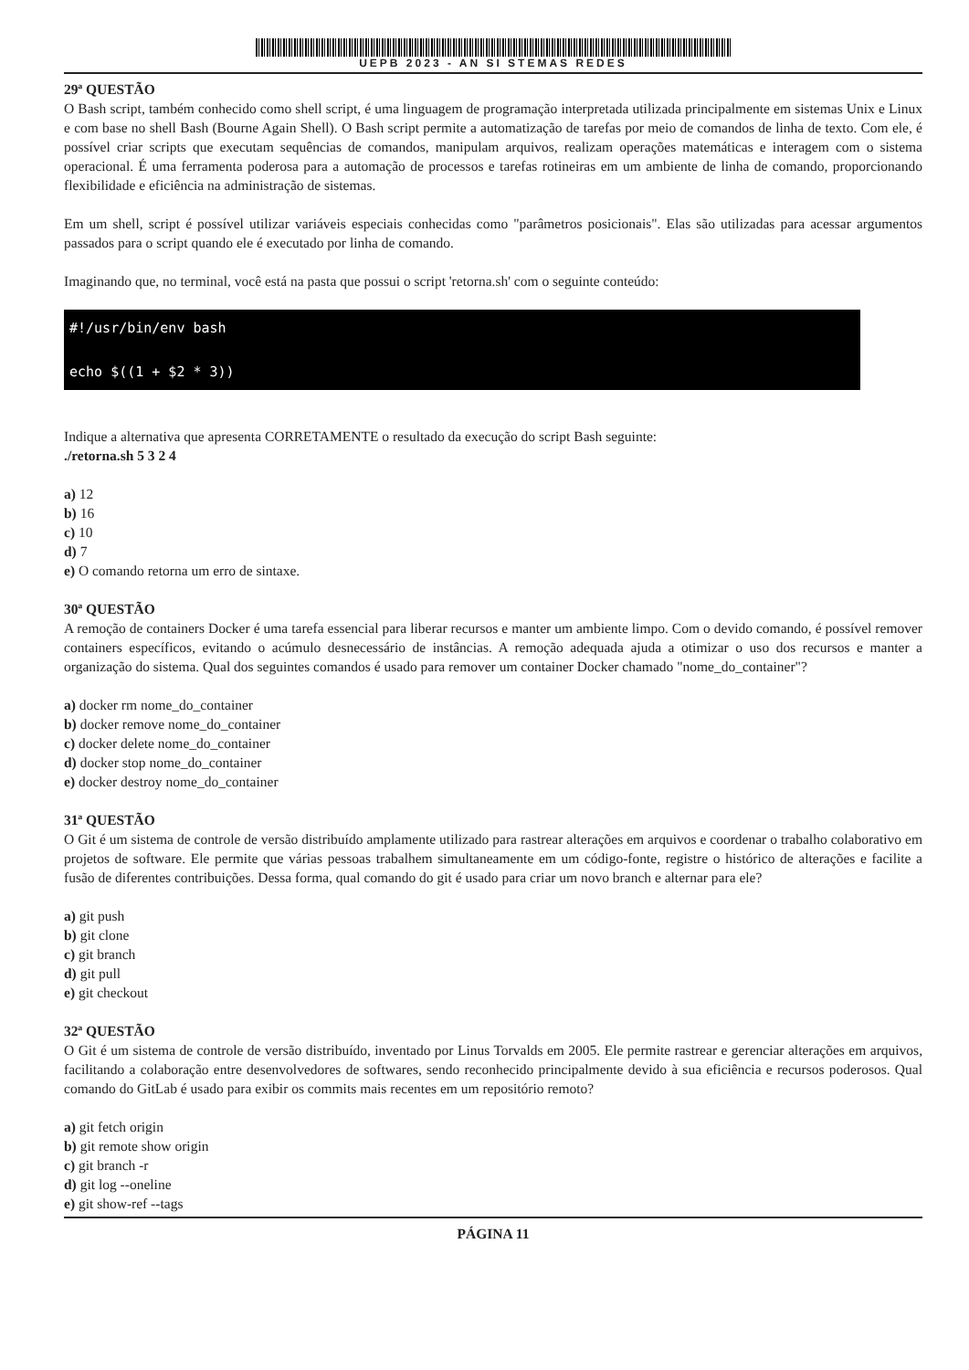UEPB 2023 - AN SI STEMAS REDES
29ª QUESTÃO
O Bash script, também conhecido como shell script, é uma linguagem de programação interpretada utilizada principalmente em sistemas Unix e Linux e com base no shell Bash (Bourne Again Shell). O Bash script permite a automatização de tarefas por meio de comandos de linha de texto. Com ele, é possível criar scripts que executam sequências de comandos, manipulam arquivos, realizam operações matemáticas e interagem com o sistema operacional. É uma ferramenta poderosa para a automação de processos e tarefas rotineiras em um ambiente de linha de comando, proporcionando flexibilidade e eficiência na administração de sistemas.
Em um shell, script é possível utilizar variáveis especiais conhecidas como "parâmetros posicionais". Elas são utilizadas para acessar argumentos passados para o script quando ele é executado por linha de comando.
Imaginando que, no terminal, você está na pasta que possui o script 'retorna.sh' com o seguinte conteúdo:
#!/usr/bin/env bash
echo $((1 + $2 * 3))
Indique a alternativa que apresenta CORRETAMENTE o resultado da execução do script Bash seguinte:
./retorna.sh 5 3 2 4
a) 12
b) 16
c) 10
d) 7
e) O comando retorna um erro de sintaxe.
30ª QUESTÃO
A remoção de containers Docker é uma tarefa essencial para liberar recursos e manter um ambiente limpo. Com o devido comando, é possível remover containers específicos, evitando o acúmulo desnecessário de instâncias. A remoção adequada ajuda a otimizar o uso dos recursos e manter a organização do sistema. Qual dos seguintes comandos é usado para remover um container Docker chamado "nome_do_container"?
a) docker rm nome_do_container
b) docker remove nome_do_container
c) docker delete nome_do_container
d) docker stop nome_do_container
e) docker destroy nome_do_container
31ª QUESTÃO
O Git é um sistema de controle de versão distribuído amplamente utilizado para rastrear alterações em arquivos e coordenar o trabalho colaborativo em projetos de software. Ele permite que várias pessoas trabalhem simultaneamente em um código-fonte, registre o histórico de alterações e facilite a fusão de diferentes contribuições. Dessa forma, qual comando do git é usado para criar um novo branch e alternar para ele?
a) git push
b) git clone
c) git branch
d) git pull
e) git checkout
32ª QUESTÃO
O Git é um sistema de controle de versão distribuído, inventado por Linus Torvalds em 2005. Ele permite rastrear e gerenciar alterações em arquivos, facilitando a colaboração entre desenvolvedores de softwares, sendo reconhecido principalmente devido à sua eficiência e recursos poderosos. Qual comando do GitLab é usado para exibir os commits mais recentes em um repositório remoto?
a) git fetch origin
b) git remote show origin
c) git branch -r
d) git log --oneline
e) git show-ref --tags
PÁGINA 11